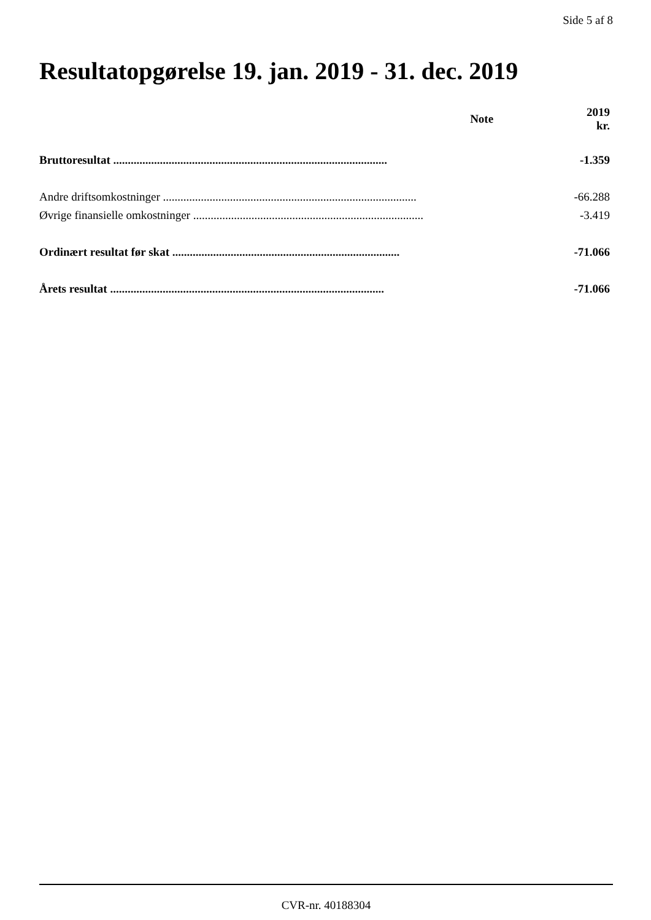Side 5 af 8
Resultatopgørelse 19. jan. 2019 - 31. dec. 2019
| | Note | 2019 kr. |
| --- | --- | --- |
| Bruttoresultat .............................................................................................. | | -1.359 |
| Andre driftsomkostninger ....................................................................................... | | -66.288 |
| Øvrige finansielle omkostninger ............................................................................... | | -3.419 |
| Ordinært resultat før skat .............................................................................. | | -71.066 |
| Årets resultat .............................................................................................. | | -71.066 |
CVR-nr. 40188304